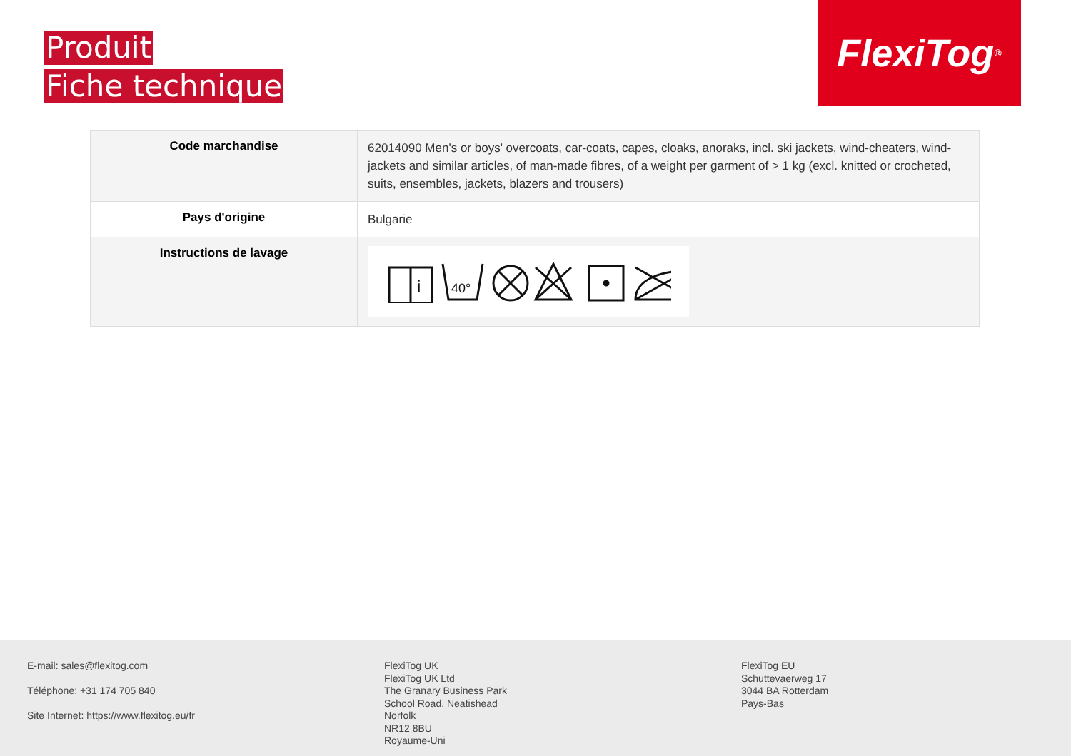Produit
Fiche technique
FlexiTog<sup>®</sup>
| Code marchandise | 62014090 Men's or boys' overcoats, car-coats, capes, cloaks, anoraks, incl. ski jackets, wind-cheaters, wind-jackets and similar articles, of man-made fibres, of a weight per garment of > 1 kg (excl. knitted or crocheted, suits, ensembles, jackets, blazers and trousers) |
| Pays d'origine | Bulgarie |
| Instructions de lavage | i 40° |
E-mail: sales@flexitog.com
Téléphone: +31 174 705 840
Site Internet: https://www.flexitog.eu/fr
FlexiTog UK
FlexiTog UK Ltd
The Granary Business Park
School Road, Neatishead
Norfolk
NR12 8BU
Royaume-Uni
FlexiTog EU
Schuttevaerweg 17
3044 BA Rotterdam
Pays-Bas